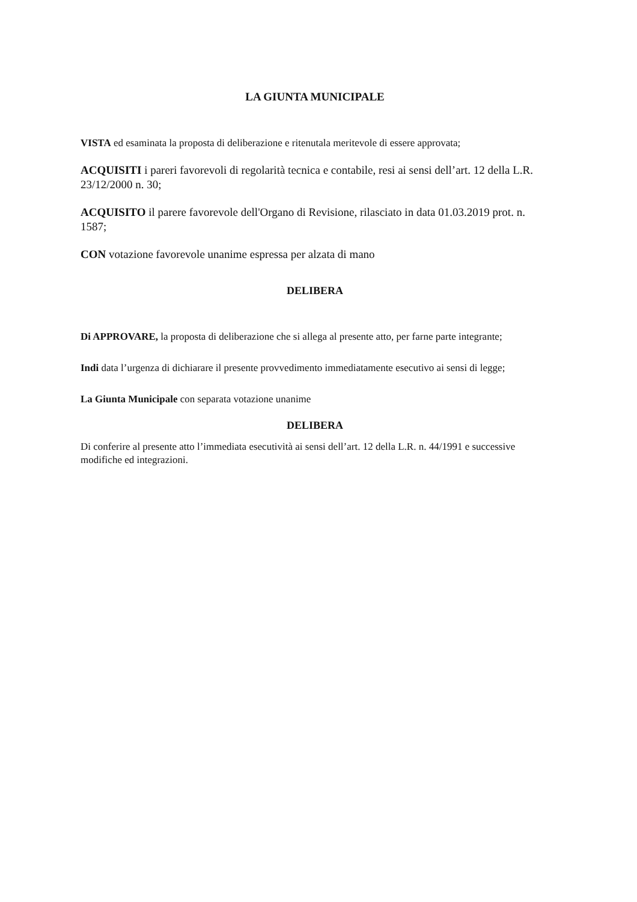LA GIUNTA MUNICIPALE
VISTA ed esaminata la proposta di deliberazione e ritenutala meritevole di essere approvata;
ACQUISITI i pareri favorevoli di regolarità tecnica e contabile, resi ai sensi dell’art. 12 della L.R. 23/12/2000 n. 30;
ACQUISITO il parere favorevole dell'Organo di Revisione, rilasciato in data 01.03.2019 prot. n. 1587;
CON votazione favorevole unanime espressa per alzata di mano
DELIBERA
Di APPROVARE, la proposta di deliberazione che si allega al presente atto, per farne parte integrante;
Indi data l’urgenza di dichiarare il presente provvedimento immediatamente esecutivo ai sensi di legge;
La Giunta Municipale con separata votazione unanime
DELIBERA
Di conferire al presente atto l’immediata esecutività ai sensi dell’art. 12 della L.R. n. 44/1991 e successive modifiche ed integrazioni.